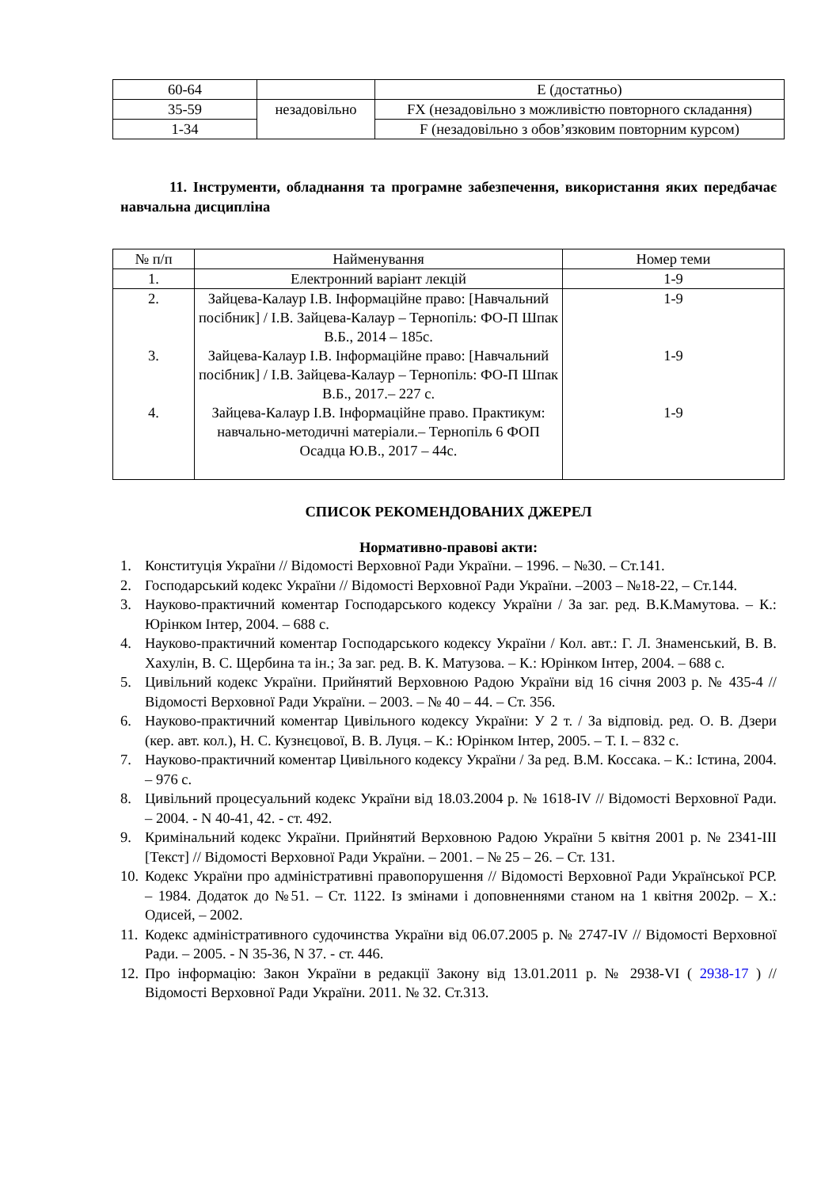| 60-64 | | E (достатньо) |
| 35-59 | незадовільно | FX (незадовільно з можливістю повторного складання) |
| 1-34 | | F (незадовільно з обов’язковим повторним курсом) |
11. Інструменти, обладнання та програмне забезпечення, використання яких передбачає навчальна дисципліна
| № п/п | Найменування | Номер теми |
| --- | --- | --- |
| 1. | Електронний варіант лекцій | 1-9 |
| 2. 3. 4. | Зайцева-Калаур І.В. Інформаційне право: [Навчальний посібник] / І.В. Зайцева-Калаур – Тернопіль: ФО-П Шпак В.Б., 2014 – 185с. Зайцева-Калаур І.В. Інформаційне право: [Навчальний посібник] / І.В. Зайцева-Калаур – Тернопіль: ФО-П Шпак В.Б., 2017.– 227 с. Зайцева-Калаур І.В. Інформаційне право. Практикум: навчально-методичні матеріали.– Тернопіль 6 ФОП Осадца Ю.В., 2017 – 44с. | 1-9 1-9 1-9 |
СПИСОК РЕКОМЕНДОВАНИХ ДЖЕРЕЛ
Нормативно-правові акти:
1. Конституція України // Відомості Верховної Ради України. – 1996. – №30. – Ст.141.
2. Господарський кодекс України // Відомості Верховної Ради України. –2003 – №18-22, – Ст.144.
3. Науково-практичний коментар Господарського кодексу України / За заг. ред. В.К.Мамутова. – К.: Юрінком Інтер, 2004. – 688 с.
4. Науково-практичний коментар Господарського кодексу України / Кол. авт.: Г. Л. Знаменський, В. В. Хахулін, В. С. Щербина та ін.; За заг. ред. В. К. Матузова. – К.: Юрінком Інтер, 2004. – 688 с.
5. Цивільний кодекс України. Прийнятий Верховною Радою України від 16 січня 2003 р. № 435-4 // Відомості Верховної Ради України. – 2003. – № 40 – 44. – Ст. 356.
6. Науково-практичний коментар Цивільного кодексу України: У 2 т. / За відповід. ред. О. В. Дзери (кер. авт. кол.), Н. С. Кузнєцової, В. В. Луця. – К.: Юрінком Інтер, 2005. – Т. I. – 832 с.
7. Науково-практичний коментар Цивільного кодексу України / За ред. В.М. Коссака. – К.: Істина, 2004. – 976 с.
8. Цивільний процесуальний кодекс України від 18.03.2004 р. № 1618-IV // Відомості Верховної Ради. – 2004. - N 40-41, 42. - ст. 492.
9. Кримінальний кодекс України. Прийнятий Верховною Радою України 5 квітня 2001 р. № 2341-ІІІ [Текст] // Відомості Верховної Ради України. – 2001. – № 25 – 26. – Ст. 131.
10. Кодекс України про адміністративні правопорушення // Відомості Верховної Ради Української РСР. – 1984. Додаток до №51. – Ст. 1122. Із змінами і доповненнями станом на 1 квітня 2002р. – Х.: Одисей, – 2002.
11. Кодекс адміністративного судочинства України від 06.07.2005 р. № 2747-IV // Відомості Верховної Ради. – 2005. - N 35-36, N 37. - ст. 446.
12. Про інформацію: Закон України в редакції Закону від 13.01.2011 р. № 2938-VI ( 2938-17 ) // Відомості Верховної Ради України. 2011. № 32. Ст.313.